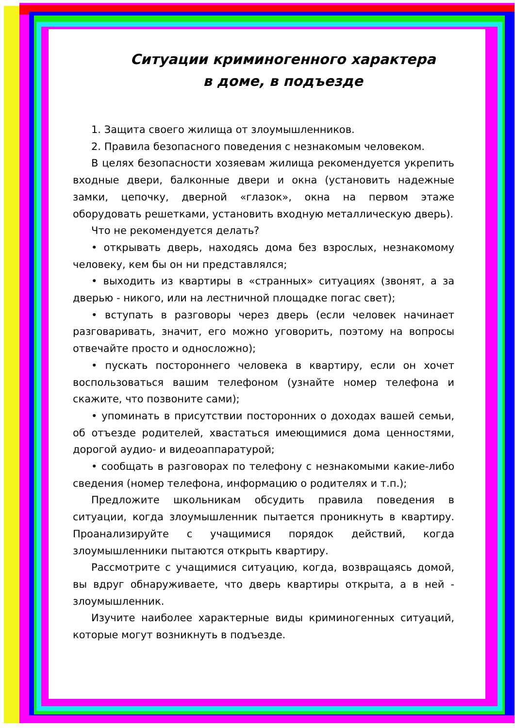Ситуации криминогенного характера
в доме, в подъезде
1. Защита своего жилища от злоумышленников.
2. Правила безопасного поведения с незнакомым человеком.
В целях безопасности хозяевам жилища рекомендуется укрепить входные двери, балконные двери и окна (установить надежные замки, цепочку, дверной «глазок», окна на первом этаже оборудовать решетками, установить входную металлическую дверь).
Что не рекомендуется делать?
• открывать дверь, находясь дома без взрослых, незнакомому человеку, кем бы он ни представлялся;
• выходить из квартиры в «странных» ситуациях (звонят, а за дверью - никого, или на лестничной площадке погас свет);
• вступать в разговоры через дверь (если человек начинает разговаривать, значит, его можно уговорить, поэтому на вопросы отвечайте просто и односложно);
• пускать постороннего человека в квартиру, если он хочет воспользоваться вашим телефоном (узнайте номер телефона и скажите, что позвоните сами);
• упоминать в присутствии посторонних о доходах вашей семьи, об отъезде родителей, хвастаться имеющимися дома ценностями, дорогой аудио- и видеоаппаратурой;
• сообщать в разговорах по телефону с незнакомыми какие-либо сведения (номер телефона, информацию о родителях и т.п.);
Предложите школьникам обсудить правила поведения в ситуации, когда злоумышленник пытается проникнуть в квартиру. Проанализируйте с учащимися порядок действий, когда злоумышленники пытаются открыть квартиру.
Рассмотрите с учащимися ситуацию, когда, возвращаясь домой, вы вдруг обнаруживаете, что дверь квартиры открыта, а в ней - злоумышленник.
Изучите наиболее характерные виды криминогенных ситуаций, которые могут возникнуть в подъезде.